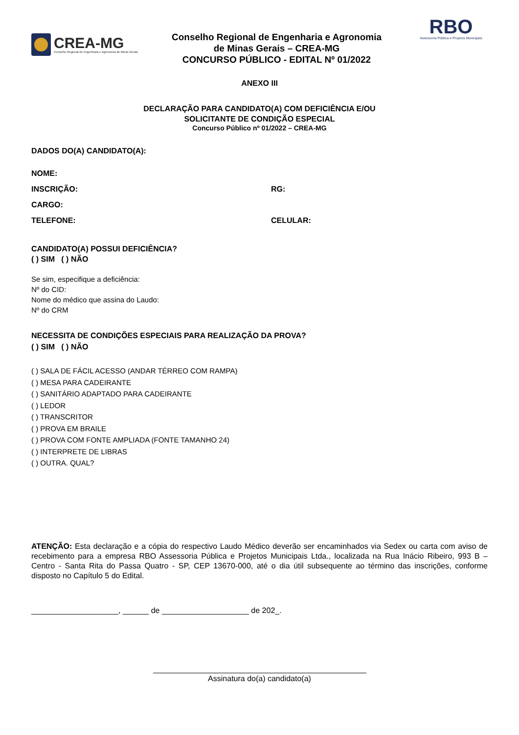CREA-MG
Conselho Regional de Engenharia e Agronomia de Minas Gerais
Conselho Regional de Engenharia e Agronomia
de Minas Gerais – CREA-MG
CONCURSO PÚBLICO - EDITAL Nº 01/2022
RBO
Assessoria Pública e Projetos Municipais
ANEXO III
DECLARAÇÃO PARA CANDIDATO(A) COM DEFICIÊNCIA E/OU
SOLICITANTE DE CONDIÇÃO ESPECIAL
Concurso Público nº 01/2022 – CREA-MG
DADOS DO(A) CANDIDATO(A):
NOME:
INSCRIÇÃO: RG:
CARGO:
TELEFONE: CELULAR:
CANDIDATO(A) POSSUI DEFICIÊNCIA?
( ) SIM ( ) NÃO
Se sim, especifique a deficiência:
Nº do CID:
Nome do médico que assina do Laudo:
Nº do CRM
NECESSITA DE CONDIÇÕES ESPECIAIS PARA REALIZAÇÃO DA PROVA?
( ) SIM ( ) NÃO
( ) SALA DE FÁCIL ACESSO (ANDAR TÉRREO COM RAMPA)
( ) MESA PARA CADEIRANTE
( ) SANITÁRIO ADAPTADO PARA CADEIRANTE
( ) LEDOR
( ) TRANSCRITOR
( ) PROVA EM BRAILE
( ) PROVA COM FONTE AMPLIADA (FONTE TAMANHO 24)
( ) INTERPRETE DE LIBRAS
( ) OUTRA. QUAL?
ATENÇÃO: Esta declaração e a cópia do respectivo Laudo Médico deverão ser encaminhados via Sedex ou carta com aviso de recebimento para a empresa RBO Assessoria Pública e Projetos Municipais Ltda., localizada na Rua Inácio Ribeiro, 993 B – Centro - Santa Rita do Passa Quatro - SP, CEP 13670-000, até o dia útil subsequente ao término das inscrições, conforme disposto no Capítulo 5 do Edital.
____________________, ______ de ____________________ de 202_.
Assinatura do(a) candidato(a)